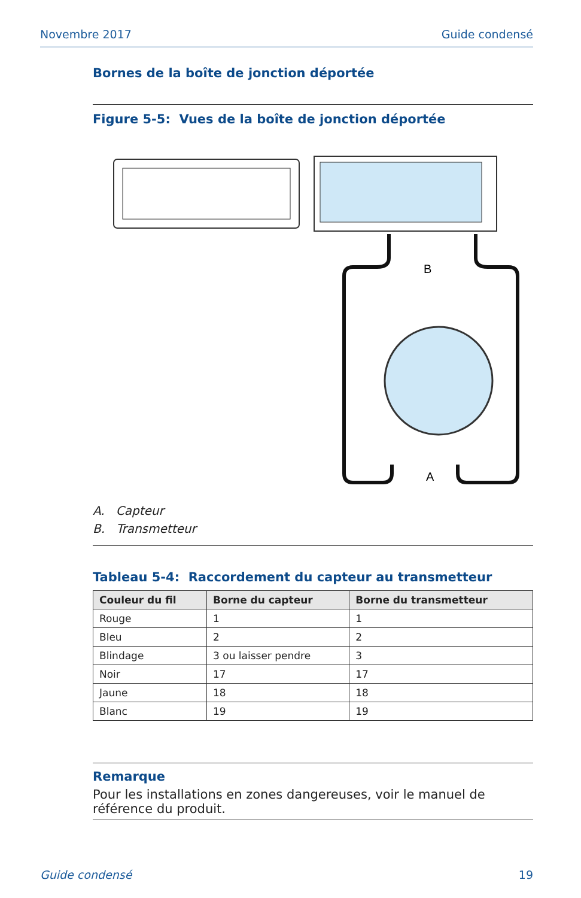Novembre 2017 Guide condensé
Bornes de la boîte de jonction déportée
Figure 5-5: Vues de la boîte de jonction déportée
B
A
A. Capteur
B. Transmetteur
Tableau 5-4: Raccordement du capteur au transmetteur
| Couleur du fil | Borne du capteur | Borne du transmetteur |
| --- | --- | --- |
| Rouge | 1 | 1 |
| Bleu | 2 | 2 |
| Blindage | 3 ou laisser pendre | 3 |
| Noir | 17 | 17 |
| Jaune | 18 | 18 |
| Blanc | 19 | 19 |
Remarque
Pour les installations en zones dangereuses, voir le manuel de référence du produit.
Guide condensé 19